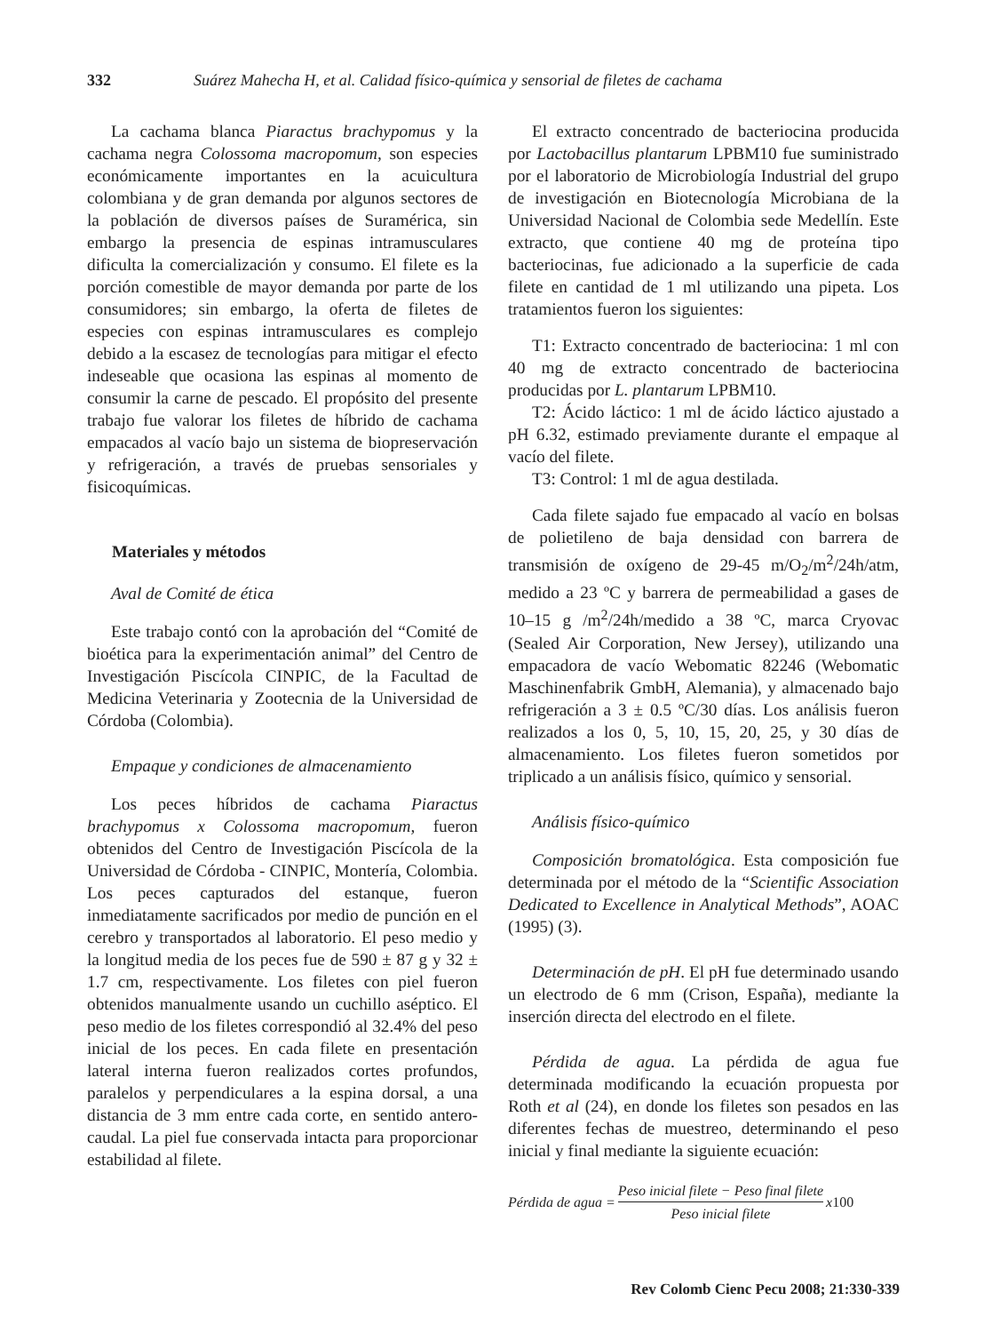332 Suárez Mahecha H, et al. Calidad físico-química y sensorial de filetes de cachama
La cachama blanca Piaractus brachypomus y la cachama negra Colossoma macropomum, son especies económicamente importantes en la acuicultura colombiana y de gran demanda por algunos sectores de la población de diversos países de Suramérica, sin embargo la presencia de espinas intramusculares dificulta la comercialización y consumo. El filete es la porción comestible de mayor demanda por parte de los consumidores; sin embargo, la oferta de filetes de especies con espinas intramusculares es complejo debido a la escasez de tecnologías para mitigar el efecto indeseable que ocasiona las espinas al momento de consumir la carne de pescado. El propósito del presente trabajo fue valorar los filetes de híbrido de cachama empacados al vacío bajo un sistema de biopreservación y refrigeración, a través de pruebas sensoriales y fisicoquímicas.
Materiales y métodos
Aval de Comité de ética
Este trabajo contó con la aprobación del “Comité de bioética para la experimentación animal” del Centro de Investigación Piscícola CINPIC, de la Facultad de Medicina Veterinaria y Zootecnia de la Universidad de Córdoba (Colombia).
Empaque y condiciones de almacenamiento
Los peces híbridos de cachama Piaractus brachypomus x Colossoma macropomum, fueron obtenidos del Centro de Investigación Piscícola de la Universidad de Córdoba - CINPIC, Montería, Colombia. Los peces capturados del estanque, fueron inmediatamente sacrificados por medio de punción en el cerebro y transportados al laboratorio. El peso medio y la longitud media de los peces fue de 590 ± 87 g y 32 ± 1.7 cm, respectivamente. Los filetes con piel fueron obtenidos manualmente usando un cuchillo aséptico. El peso medio de los filetes correspondió al 32.4% del peso inicial de los peces. En cada filete en presentación lateral interna fueron realizados cortes profundos, paralelos y perpendiculares a la espina dorsal, a una distancia de 3 mm entre cada corte, en sentido antero-caudal. La piel fue conservada intacta para proporcionar estabilidad al filete.
El extracto concentrado de bacteriocina producida por Lactobacillus plantarum LPBM10 fue suministrado por el laboratorio de Microbiología Industrial del grupo de investigación en Biotecnología Microbiana de la Universidad Nacional de Colombia sede Medellín. Este extracto, que contiene 40 mg de proteína tipo bacteriocinas, fue adicionado a la superficie de cada filete en cantidad de 1 ml utilizando una pipeta. Los tratamientos fueron los siguientes:
T1: Extracto concentrado de bacteriocina: 1 ml con 40 mg de extracto concentrado de bacteriocina producidas por L. plantarum LPBM10.
T2: Ácido láctico: 1 ml de ácido láctico ajustado a pH 6.32, estimado previamente durante el empaque al vacío del filete.
T3: Control: 1 ml de agua destilada.
Cada filete sajado fue empacado al vacío en bolsas de polietileno de baja densidad con barrera de transmisión de oxígeno de 29-45 m/O<sub>2</sub>/m<sup>2</sup>/24h/atm, medido a 23 ºC y barrera de permeabilidad a gases de 10–15 g /m<sup>2</sup>/24h/medido a 38 ºC, marca Cryovac (Sealed Air Corporation, New Jersey), utilizando una empacadora de vacío Webomatic 82246 (Webomatic Maschinenfabrik GmbH, Alemania), y almacenado bajo refrigeración a 3 ± 0.5 ºC/30 días. Los análisis fueron realizados a los 0, 5, 10, 15, 20, 25, y 30 días de almacenamiento. Los filetes fueron sometidos por triplicado a un análisis físico, químico y sensorial.
Análisis físico-químico
Composición bromatológica. Esta composición fue determinada por el método de la “Scientific Association Dedicated to Excellence in Analytical Methods”, AOAC (1995) (3).
Determinación de pH. El pH fue determinado usando un electrodo de 6 mm (Crison, España), mediante la inserción directa del electrodo en el filete.
Pérdida de agua. La pérdida de agua fue determinada modificando la ecuación propuesta por Roth et al (24), en donde los filetes son pesados en las diferentes fechas de muestreo, determinando el peso inicial y final mediante la siguiente ecuación:
Pérdida de agua = Peso inicial filete − Peso final filete Peso inicial filete x 100
Rev Colomb Cienc Pecu 2008; 21:330-339